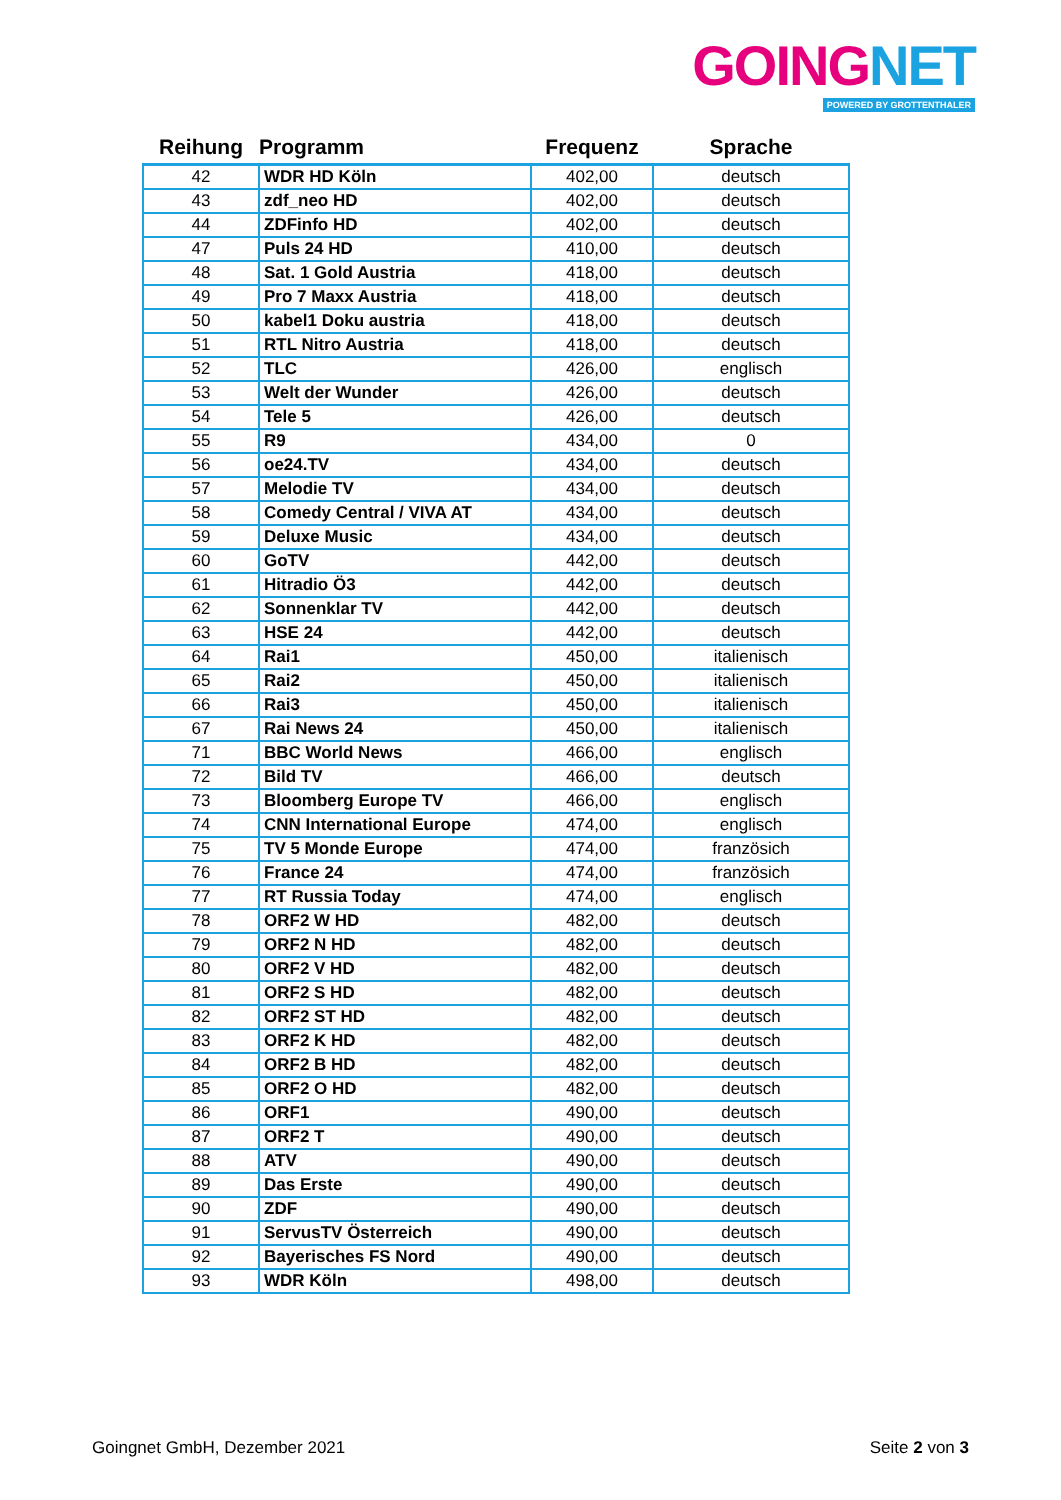GOING NET
POWERED BY GROTTENTHALER
| Reihung | Programm | Frequenz | Sprache |
| --- | --- | --- | --- |
| 42 | WDR HD Köln | 402,00 | deutsch |
| 43 | zdf_neo HD | 402,00 | deutsch |
| 44 | ZDFinfo HD | 402,00 | deutsch |
| 47 | Puls 24 HD | 410,00 | deutsch |
| 48 | Sat. 1 Gold Austria | 418,00 | deutsch |
| 49 | Pro 7 Maxx Austria | 418,00 | deutsch |
| 50 | kabel1 Doku austria | 418,00 | deutsch |
| 51 | RTL Nitro Austria | 418,00 | deutsch |
| 52 | TLC | 426,00 | englisch |
| 53 | Welt der Wunder | 426,00 | deutsch |
| 54 | Tele 5 | 426,00 | deutsch |
| 55 | R9 | 434,00 | 0 |
| 56 | oe24.TV | 434,00 | deutsch |
| 57 | Melodie TV | 434,00 | deutsch |
| 58 | Comedy Central / VIVA AT | 434,00 | deutsch |
| 59 | Deluxe Music | 434,00 | deutsch |
| 60 | GoTV | 442,00 | deutsch |
| 61 | Hitradio Ö3 | 442,00 | deutsch |
| 62 | Sonnenklar TV | 442,00 | deutsch |
| 63 | HSE 24 | 442,00 | deutsch |
| 64 | Rai1 | 450,00 | italienisch |
| 65 | Rai2 | 450,00 | italienisch |
| 66 | Rai3 | 450,00 | italienisch |
| 67 | Rai News 24 | 450,00 | italienisch |
| 71 | BBC World News | 466,00 | englisch |
| 72 | Bild TV | 466,00 | deutsch |
| 73 | Bloomberg Europe TV | 466,00 | englisch |
| 74 | CNN International Europe | 474,00 | englisch |
| 75 | TV 5 Monde Europe | 474,00 | französich |
| 76 | France 24 | 474,00 | französich |
| 77 | RT Russia Today | 474,00 | englisch |
| 78 | ORF2 W HD | 482,00 | deutsch |
| 79 | ORF2 N HD | 482,00 | deutsch |
| 80 | ORF2 V HD | 482,00 | deutsch |
| 81 | ORF2 S HD | 482,00 | deutsch |
| 82 | ORF2 ST HD | 482,00 | deutsch |
| 83 | ORF2 K HD | 482,00 | deutsch |
| 84 | ORF2 B HD | 482,00 | deutsch |
| 85 | ORF2 O HD | 482,00 | deutsch |
| 86 | ORF1 | 490,00 | deutsch |
| 87 | ORF2 T | 490,00 | deutsch |
| 88 | ATV | 490,00 | deutsch |
| 89 | Das Erste | 490,00 | deutsch |
| 90 | ZDF | 490,00 | deutsch |
| 91 | ServusTV Österreich | 490,00 | deutsch |
| 92 | Bayerisches FS Nord | 490,00 | deutsch |
| 93 | WDR Köln | 498,00 | deutsch |
Goingnet GmbH, Dezember 2021 Seite 2 von 3